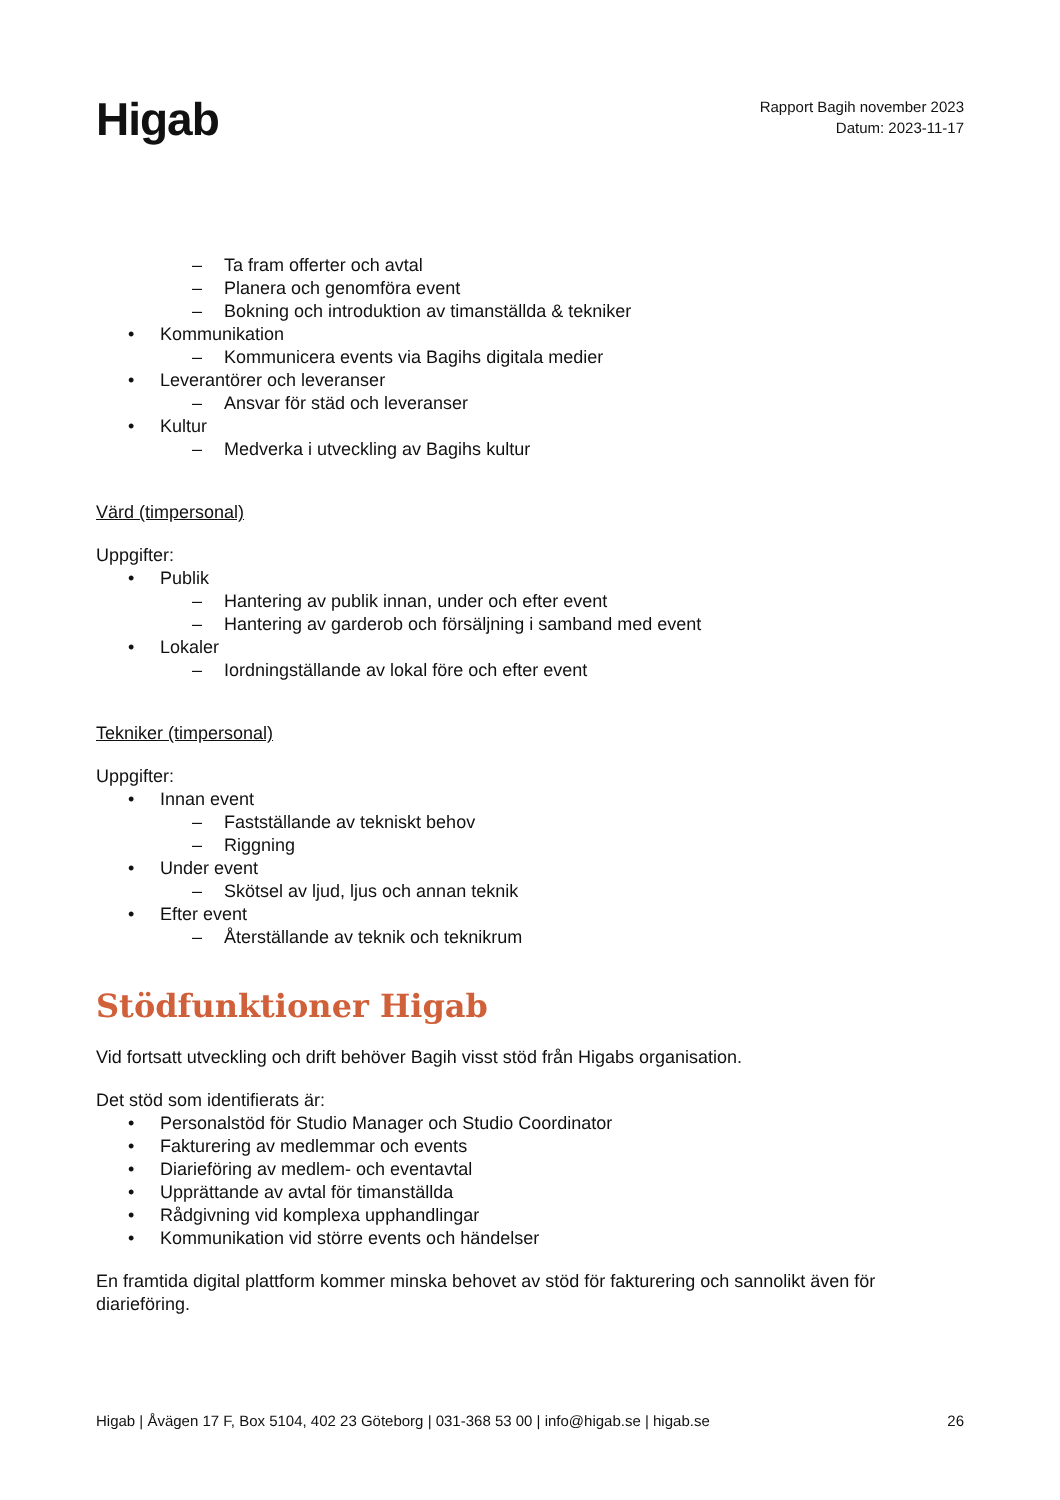Higab
Rapport Bagih november 2023
Datum: 2023-11-17
– Ta fram offerter och avtal
– Planera och genomföra event
– Bokning och introduktion av timanställda & tekniker
• Kommunikation
– Kommunicera events via Bagihs digitala medier
• Leverantörer och leveranser
– Ansvar för städ och leveranser
• Kultur
– Medverka i utveckling av Bagihs kultur
Värd (timpersonal)
Uppgifter:
• Publik
– Hantering av publik innan, under och efter event
– Hantering av garderob och försäljning i samband med event
• Lokaler
– Iordningställande av lokal före och efter event
Tekniker (timpersonal)
Uppgifter:
• Innan event
– Fastställande av tekniskt behov
– Riggning
• Under event
– Skötsel av ljud, ljus och annan teknik
• Efter event
– Återställande av teknik och teknikrum
Stödfunktioner Higab
Vid fortsatt utveckling och drift behöver Bagih visst stöd från Higabs organisation.
Det stöd som identifierats är:
• Personalstöd för Studio Manager och Studio Coordinator
• Fakturering av medlemmar och events
• Diarieföring av medlem- och eventavtal
• Upprättande av avtal för timanställda
• Rådgivning vid komplexa upphandlingar
• Kommunikation vid större events och händelser
En framtida digital plattform kommer minska behovet av stöd för fakturering och sannolikt även för diarieföring.
Higab | Åvägen 17 F, Box 5104, 402 23 Göteborg | 031-368 53 00 | info@higab.se | higab.se 26